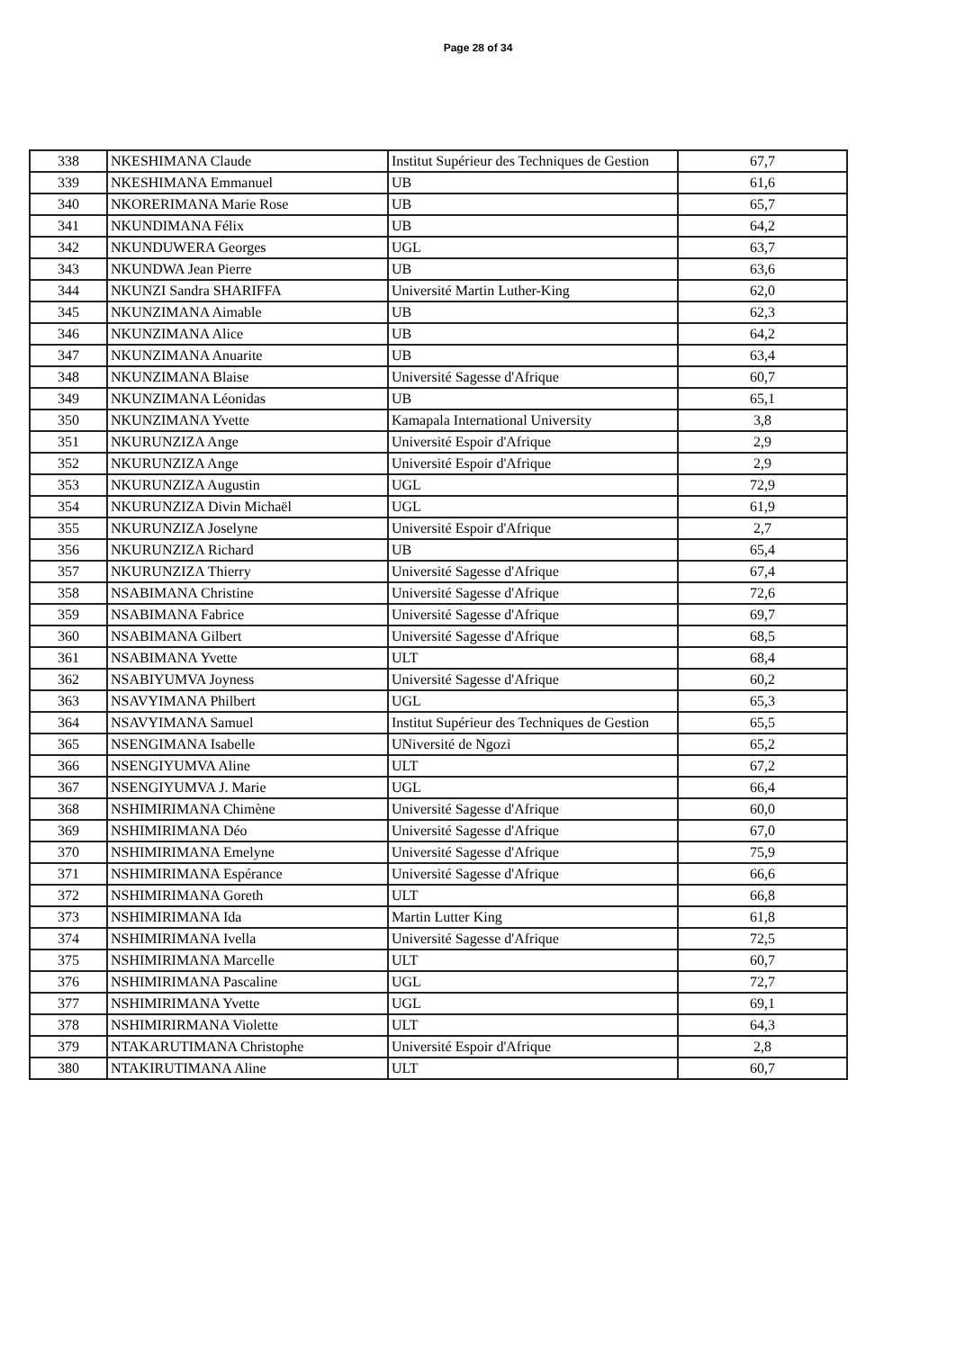Page 28 of 34
| 338 | NKESHIMANA Claude | Institut Supérieur des Techniques de Gestion | 67,7 |
| 339 | NKESHIMANA Emmanuel | UB | 61,6 |
| 340 | NKORERIMANA Marie Rose | UB | 65,7 |
| 341 | NKUNDIMANA Félix | UB | 64,2 |
| 342 | NKUNDUWERA Georges | UGL | 63,7 |
| 343 | NKUNDWA Jean Pierre | UB | 63,6 |
| 344 | NKUNZI Sandra SHARIFFA | Université Martin Luther-King | 62,0 |
| 345 | NKUNZIMANA Aimable | UB | 62,3 |
| 346 | NKUNZIMANA Alice | UB | 64,2 |
| 347 | NKUNZIMANA Anuarite | UB | 63,4 |
| 348 | NKUNZIMANA Blaise | Université Sagesse d'Afrique | 60,7 |
| 349 | NKUNZIMANA Léonidas | UB | 65,1 |
| 350 | NKUNZIMANA Yvette | Kamapala International University | 3,8 |
| 351 | NKURUNZIZA Ange | Université Espoir d'Afrique | 2,9 |
| 352 | NKURUNZIZA Ange | Université Espoir d'Afrique | 2,9 |
| 353 | NKURUNZIZA Augustin | UGL | 72,9 |
| 354 | NKURUNZIZA Divin Michaël | UGL | 61,9 |
| 355 | NKURUNZIZA Joselyne | Université Espoir d'Afrique | 2,7 |
| 356 | NKURUNZIZA Richard | UB | 65,4 |
| 357 | NKURUNZIZA Thierry | Université Sagesse d'Afrique | 67,4 |
| 358 | NSABIMANA Christine | Université Sagesse d'Afrique | 72,6 |
| 359 | NSABIMANA Fabrice | Université Sagesse d'Afrique | 69,7 |
| 360 | NSABIMANA Gilbert | Université Sagesse d'Afrique | 68,5 |
| 361 | NSABIMANA Yvette | ULT | 68,4 |
| 362 | NSABIYUMVA Joyness | Université Sagesse d'Afrique | 60,2 |
| 363 | NSAVYIMANA Philbert | UGL | 65,3 |
| 364 | NSAVYIMANA Samuel | Institut Supérieur des Techniques de Gestion | 65,5 |
| 365 | NSENGIMANA Isabelle | UNiversité de Ngozi | 65,2 |
| 366 | NSENGIYUMVA Aline | ULT | 67,2 |
| 367 | NSENGIYUMVA J. Marie | UGL | 66,4 |
| 368 | NSHIMIRIMANA Chimène | Université Sagesse d'Afrique | 60,0 |
| 369 | NSHIMIRIMANA Déo | Université Sagesse d'Afrique | 67,0 |
| 370 | NSHIMIRIMANA Emelyne | Université Sagesse d'Afrique | 75,9 |
| 371 | NSHIMIRIMANA Espérance | Université Sagesse d'Afrique | 66,6 |
| 372 | NSHIMIRIMANA Goreth | ULT | 66,8 |
| 373 | NSHIMIRIMANA Ida | Martin Lutter King | 61,8 |
| 374 | NSHIMIRIMANA Ivella | Université Sagesse d'Afrique | 72,5 |
| 375 | NSHIMIRIMANA Marcelle | ULT | 60,7 |
| 376 | NSHIMIRIMANA Pascaline | UGL | 72,7 |
| 377 | NSHIMIRIMANA Yvette | UGL | 69,1 |
| 378 | NSHIMIRIRMANA Violette | ULT | 64,3 |
| 379 | NTAKARUTIMANA Christophe | Université Espoir d'Afrique | 2,8 |
| 380 | NTAKIRUTIMANA Aline | ULT | 60,7 |